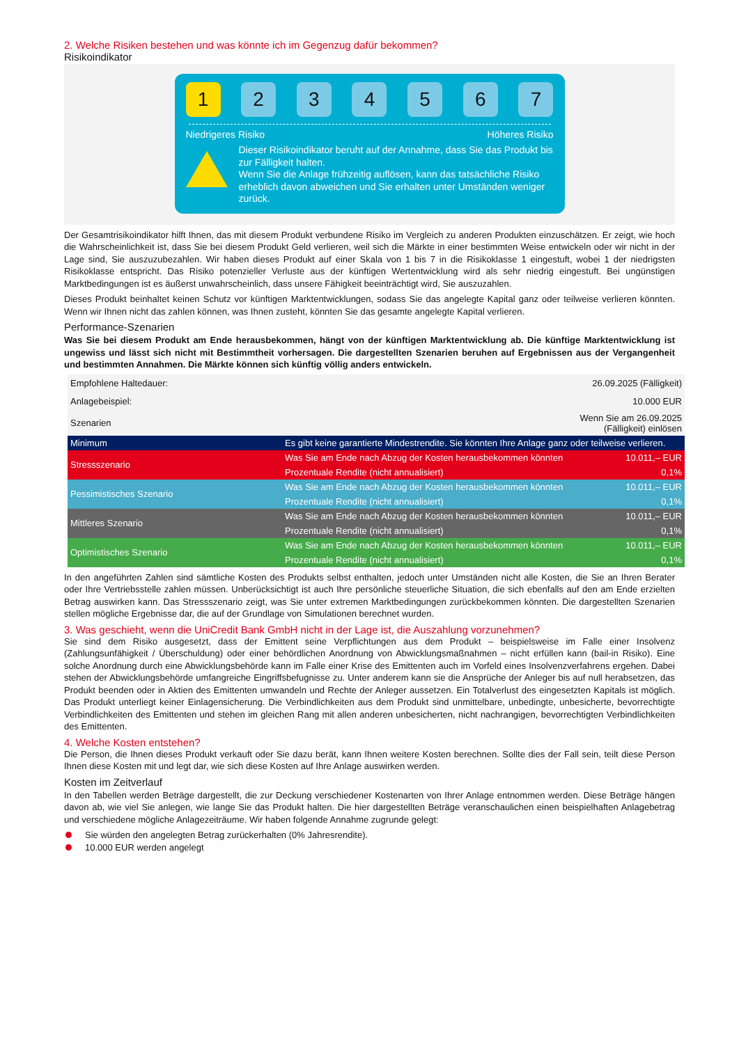2. Welche Risiken bestehen und was könnte ich im Gegenzug dafür bekommen?
Risikoindikator
1 234567
Niedrigeres Risiko Höheres Risiko
Dieser Risikoindikator beruht auf der Annahme, dass Sie das Produkt bis zur Fälligkeit halten.
Wenn Sie die Anlage frühzeitig auflösen, kann das tatsächliche Risiko erheblich davon abweichen und Sie erhalten unter Umständen weniger zurück.
Der Gesamtrisikoindikator hilft Ihnen, das mit diesem Produkt verbundene Risiko im Vergleich zu anderen Produkten einzuschätzen. Er zeigt, wie hoch die Wahrscheinlichkeit ist, dass Sie bei diesem Produkt Geld verlieren, weil sich die Märkte in einer bestimmten Weise entwickeln oder wir nicht in der Lage sind, Sie auszuzubezahlen. Wir haben dieses Produkt auf einer Skala von 1 bis 7 in die Risikoklasse 1 eingestuft, wobei 1 der niedrigsten Risikoklasse entspricht. Das Risiko potenzieller Verluste aus der künftigen Wertentwicklung wird als sehr niedrig eingestuft. Bei ungünstigen Marktbedingungen ist es äußerst unwahrscheinlich, dass unsere Fähigkeit beeinträchtigt wird, Sie auszuzahlen.
Dieses Produkt beinhaltet keinen Schutz vor künftigen Marktentwicklungen, sodass Sie das angelegte Kapital ganz oder teilweise verlieren könnten. Wenn wir Ihnen nicht das zahlen können, was Ihnen zusteht, könnten Sie das gesamte angelegte Kapital verlieren.
Performance-Szenarien
Was Sie bei diesem Produkt am Ende herausbekommen, hängt von der künftigen Marktentwicklung ab. Die künftige Marktentwicklung ist ungewiss und lässt sich nicht mit Bestimmtheit vorhersagen. Die dargestellten Szenarien beruhen auf Ergebnissen aus der Vergangenheit und bestimmten Annahmen. Die Märkte können sich künftig völlig anders entwickeln.
| Empfohlene Haltedauer: | | 26.09.2025 (Fälligkeit) |
| Anlagebeispiel: | | 10.000 EUR |
| Szenarien | | Wenn Sie am 26.09.2025 (Fälligkeit) einlösen |
| Minimum | Es gibt keine garantierte Mindestrendite. Sie könnten Ihre Anlage ganz oder teilweise verlieren. | |
| Stressszenario | Was Sie am Ende nach Abzug der Kosten herausbekommen könnten | 10.011,– EUR |
| | Prozentuale Rendite (nicht annualisiert) | 0,1% |
| Pessimistisches Szenario | Was Sie am Ende nach Abzug der Kosten herausbekommen könnten | 10.011,– EUR |
| | Prozentuale Rendite (nicht annualisiert) | 0,1% |
| Mittleres Szenario | Was Sie am Ende nach Abzug der Kosten herausbekommen könnten | 10.011,– EUR |
| | Prozentuale Rendite (nicht annualisiert) | 0,1% |
| Optimistisches Szenario | Was Sie am Ende nach Abzug der Kosten herausbekommen könnten | 10.011,– EUR |
| | Prozentuale Rendite (nicht annualisiert) | 0,1% |
In den angeführten Zahlen sind sämtliche Kosten des Produkts selbst enthalten, jedoch unter Umständen nicht alle Kosten, die Sie an Ihren Berater oder Ihre Vertriebsstelle zahlen müssen. Unberücksichtigt ist auch Ihre persönliche steuerliche Situation, die sich ebenfalls auf den am Ende erzielten Betrag auswirken kann. Das Stressszenario zeigt, was Sie unter extremen Marktbedingungen zurückbekommen könnten. Die dargestellten Szenarien stellen mögliche Ergebnisse dar, die auf der Grundlage von Simulationen berechnet wurden.
3. Was geschieht, wenn die UniCredit Bank GmbH nicht in der Lage ist, die Auszahlung vorzunehmen?
Sie sind dem Risiko ausgesetzt, dass der Emittent seine Verpflichtungen aus dem Produkt – beispielsweise im Falle einer Insolvenz (Zahlungsunfähigkeit / Überschuldung) oder einer behördlichen Anordnung von Abwicklungsmaßnahmen – nicht erfüllen kann (bail-in Risiko). Eine solche Anordnung durch eine Abwicklungsbehörde kann im Falle einer Krise des Emittenten auch im Vorfeld eines Insolvenzverfahrens ergehen. Dabei stehen der Abwicklungsbehörde umfangreiche Eingriffsbefugnisse zu. Unter anderem kann sie die Ansprüche der Anleger bis auf null herabsetzen, das Produkt beenden oder in Aktien des Emittenten umwandeln und Rechte der Anleger aussetzen. Ein Totalverlust des eingesetzten Kapitals ist möglich. Das Produkt unterliegt keiner Einlagensicherung. Die Verbindlichkeiten aus dem Produkt sind unmittelbare, unbedingte, unbesicherte, bevorrechtigte Verbindlichkeiten des Emittenten und stehen im gleichen Rang mit allen anderen unbesicherten, nicht nachrangigen, bevorrechtigten Verbindlichkeiten des Emittenten.
4. Welche Kosten entstehen?
Die Person, die Ihnen dieses Produkt verkauft oder Sie dazu berät, kann Ihnen weitere Kosten berechnen. Sollte dies der Fall sein, teilt diese Person Ihnen diese Kosten mit und legt dar, wie sich diese Kosten auf Ihre Anlage auswirken werden.
Kosten im Zeitverlauf
In den Tabellen werden Beträge dargestellt, die zur Deckung verschiedener Kostenarten von Ihrer Anlage entnommen werden. Diese Beträge hängen davon ab, wie viel Sie anlegen, wie lange Sie das Produkt halten. Die hier dargestellten Beträge veranschaulichen einen beispielhaften Anlagebetrag und verschiedene mögliche Anlagezeiträume. Wir haben folgende Annahme zugrunde gelegt:
Sie würden den angelegten Betrag zurückerhalten (0% Jahresrendite).
10.000 EUR werden angelegt